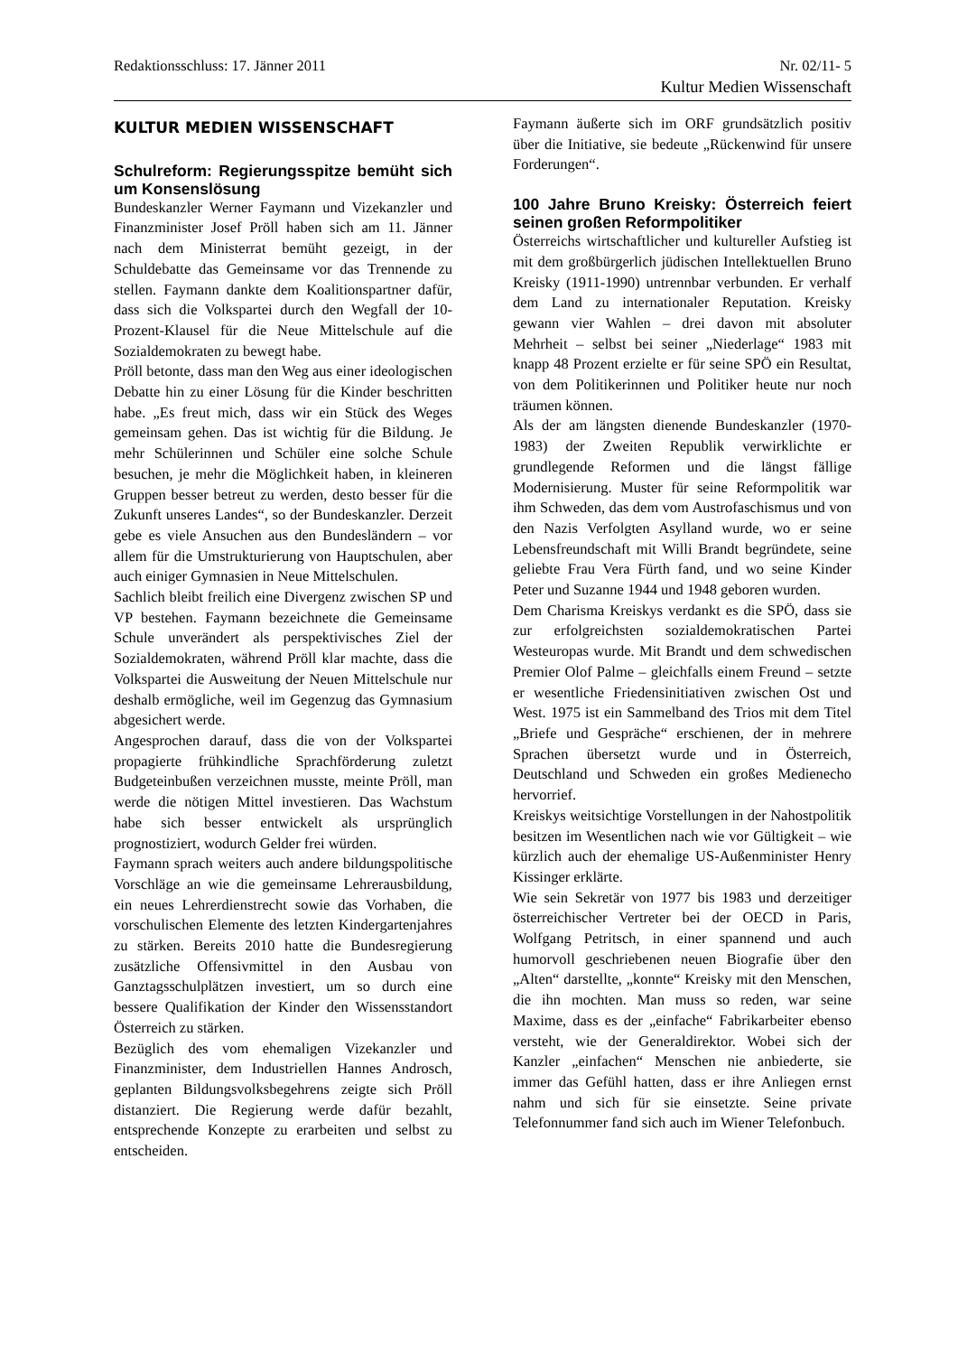Redaktionsschluss: 17. Jänner 2011 Nr. 02/11- 5
Kultur Medien Wissenschaft
KULTUR MEDIEN WISSENSCHAFT
Schulreform: Regierungsspitze bemüht sich um Konsenslösung
Bundeskanzler Werner Faymann und Vizekanzler und Finanzminister Josef Pröll haben sich am 11. Jänner nach dem Ministerrat bemüht gezeigt, in der Schuldebatte das Gemeinsame vor das Trennende zu stellen. Faymann dankte dem Koalitionspartner dafür, dass sich die Volkspartei durch den Wegfall der 10-Prozent-Klausel für die Neue Mittelschule auf die Sozialdemokraten zu bewegt habe.
Pröll betonte, dass man den Weg aus einer ideologischen Debatte hin zu einer Lösung für die Kinder beschritten habe. „Es freut mich, dass wir ein Stück des Weges gemeinsam gehen. Das ist wichtig für die Bildung. Je mehr Schülerinnen und Schüler eine solche Schule besuchen, je mehr die Möglichkeit haben, in kleineren Gruppen besser betreut zu werden, desto besser für die Zukunft unseres Landes“, so der Bundeskanzler. Derzeit gebe es viele Ansuchen aus den Bundesländern – vor allem für die Umstrukturierung von Hauptschulen, aber auch einiger Gymnasien in Neue Mittelschulen.
Sachlich bleibt freilich eine Divergenz zwischen SP und VP bestehen. Faymann bezeichnete die Gemeinsame Schule unverändert als perspektivisches Ziel der Sozialdemokraten, während Pröll klar machte, dass die Volkspartei die Ausweitung der Neuen Mittelschule nur deshalb ermögliche, weil im Gegenzug das Gymnasium abgesichert werde.
Angesprochen darauf, dass die von der Volkspartei propagierte frühkindliche Sprachförderung zuletzt Budgeteinbußen verzeichnen musste, meinte Pröll, man werde die nötigen Mittel investieren. Das Wachstum habe sich besser entwickelt als ursprünglich prognostiziert, wodurch Gelder frei würden.
Faymann sprach weiters auch andere bildungspolitische Vorschläge an wie die gemeinsame Lehrerausbildung, ein neues Lehrerdienstrecht sowie das Vorhaben, die vorschulischen Elemente des letzten Kindergartenjahres zu stärken. Bereits 2010 hatte die Bundesregierung zusätzliche Offensivmittel in den Ausbau von Ganztagsschulplätzen investiert, um so durch eine bessere Qualifikation der Kinder den Wissensstandort Österreich zu stärken.
Bezüglich des vom ehemaligen Vizekanzler und Finanzminister, dem Industriellen Hannes Androsch, geplanten Bildungsvolksbegehrens zeigte sich Pröll distanziert. Die Regierung werde dafür bezahlt, entsprechende Konzepte zu erarbeiten und selbst zu entscheiden.
Faymann äußerte sich im ORF grundsätzlich positiv über die Initiative, sie bedeute „Rückenwind für unsere Forderungen“.
100 Jahre Bruno Kreisky: Österreich feiert seinen großen Reformpolitiker
Österreichs wirtschaftlicher und kultureller Aufstieg ist mit dem großbürgerlich jüdischen Intellektuellen Bruno Kreisky (1911-1990) untrennbar verbunden. Er verhalf dem Land zu internationaler Reputation. Kreisky gewann vier Wahlen – drei davon mit absoluter Mehrheit – selbst bei seiner „Niederlage“ 1983 mit knapp 48 Prozent erzielte er für seine SPÖ ein Resultat, von dem Politikerinnen und Politiker heute nur noch träumen können.
Als der am längsten dienende Bundeskanzler (1970-1983) der Zweiten Republik verwirklichte er grundlegende Reformen und die längst fällige Modernisierung. Muster für seine Reformpolitik war ihm Schweden, das dem vom Austrofaschismus und von den Nazis Verfolgten Asylland wurde, wo er seine Lebensfreundschaft mit Willi Brandt begründete, seine geliebte Frau Vera Fürth fand, und wo seine Kinder Peter und Suzanne 1944 und 1948 geboren wurden.
Dem Charisma Kreiskys verdankt es die SPÖ, dass sie zur erfolgreichsten sozialdemokratischen Partei Westeuropas wurde. Mit Brandt und dem schwedischen Premier Olof Palme – gleichfalls einem Freund – setzte er wesentliche Friedensinitiativen zwischen Ost und West. 1975 ist ein Sammelband des Trios mit dem Titel „Briefe und Gespräche“ erschienen, der in mehrere Sprachen übersetzt wurde und in Österreich, Deutschland und Schweden ein großes Medienecho hervorrief.
Kreiskys weitsichtige Vorstellungen in der Nahostpolitik besitzen im Wesentlichen nach wie vor Gültigkeit – wie kürzlich auch der ehemalige US-Außenminister Henry Kissinger erklärte.
Wie sein Sekretär von 1977 bis 1983 und derzeitiger österreichischer Vertreter bei der OECD in Paris, Wolfgang Petritsch, in einer spannend und auch humorvoll geschriebenen neuen Biografie über den „Alten“ darstellte, „konnte“ Kreisky mit den Menschen, die ihn mochten. Man muss so reden, war seine Maxime, dass es der „einfache“ Fabrikarbeiter ebenso versteht, wie der Generaldirektor. Wobei sich der Kanzler „einfachen“ Menschen nie anbiederte, sie immer das Gefühl hatten, dass er ihre Anliegen ernst nahm und sich für sie einsetzte. Seine private Telefonnummer fand sich auch im Wiener Telefonbuch.